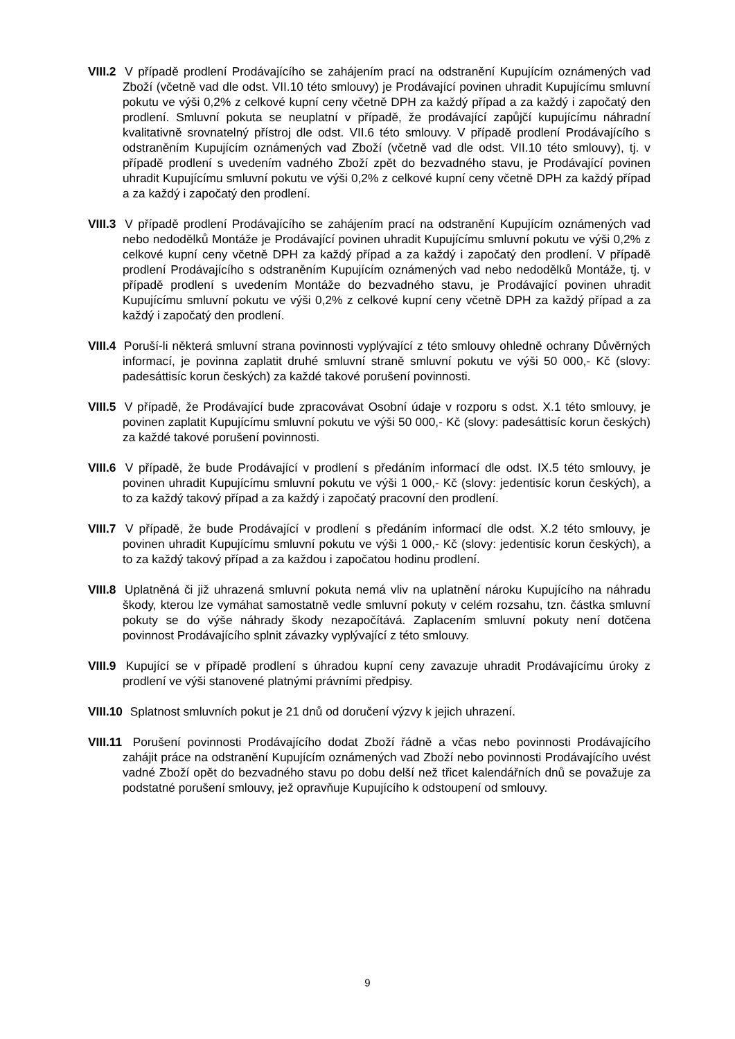VIII.2 V případě prodlení Prodávajícího se zahájením prací na odstranění Kupujícím oznámených vad Zboží (včetně vad dle odst. VII.10 této smlouvy) je Prodávající povinen uhradit Kupujícímu smluvní pokutu ve výši 0,2% z celkové kupní ceny včetně DPH za každý případ a za každý i započatý den prodlení. Smluvní pokuta se neuplatní v případě, že prodávající zapůjčí kupujícímu náhradní kvalitativně srovnatelný přístroj dle odst. VII.6 této smlouvy. V případě prodlení Prodávajícího s odstraněním Kupujícím oznámených vad Zboží (včetně vad dle odst. VII.10 této smlouvy), tj. v případě prodlení s uvedením vadného Zboží zpět do bezvadného stavu, je Prodávající povinen uhradit Kupujícímu smluvní pokutu ve výši 0,2% z celkové kupní ceny včetně DPH za každý případ a za každý i započatý den prodlení.
VIII.3 V případě prodlení Prodávajícího se zahájením prací na odstranění Kupujícím oznámených vad nebo nedodělků Montáže je Prodávající povinen uhradit Kupujícímu smluvní pokutu ve výši 0,2% z celkové kupní ceny včetně DPH za každý případ a za každý i započatý den prodlení. V případě prodlení Prodávajícího s odstraněním Kupujícím oznámených vad nebo nedodělků Montáže, tj. v případě prodlení s uvedením Montáže do bezvadného stavu, je Prodávající povinen uhradit Kupujícímu smluvní pokutu ve výši 0,2% z celkové kupní ceny včetně DPH za každý případ a za každý i započatý den prodlení.
VIII.4 Poruší-li některá smluvní strana povinnosti vyplývající z této smlouvy ohledně ochrany Důvěrných informací, je povinna zaplatit druhé smluvní straně smluvní pokutu ve výši 50 000,- Kč (slovy: padesáttisíc korun českých) za každé takové porušení povinnosti.
VIII.5 V případě, že Prodávající bude zpracovávat Osobní údaje v rozporu s odst. X.1 této smlouvy, je povinen zaplatit Kupujícímu smluvní pokutu ve výši 50 000,- Kč (slovy: padesáttisíc korun českých) za každé takové porušení povinnosti.
VIII.6 V případě, že bude Prodávající v prodlení s předáním informací dle odst. IX.5 této smlouvy, je povinen uhradit Kupujícímu smluvní pokutu ve výši 1 000,- Kč (slovy: jedentisíc korun českých), a to za každý takový případ a za každý i započatý pracovní den prodlení.
VIII.7 V případě, že bude Prodávající v prodlení s předáním informací dle odst. X.2 této smlouvy, je povinen uhradit Kupujícímu smluvní pokutu ve výši 1 000,- Kč (slovy: jedentisíc korun českých), a to za každý takový případ a za každou i započatou hodinu prodlení.
VIII.8 Uplatněná či již uhrazená smluvní pokuta nemá vliv na uplatnění nároku Kupujícího na náhradu škody, kterou lze vymáhat samostatně vedle smluvní pokuty v celém rozsahu, tzn. částka smluvní pokuty se do výše náhrady škody nezapočítává. Zaplacením smluvní pokuty není dotčena povinnost Prodávajícího splnit závazky vyplývající z této smlouvy.
VIII.9 Kupující se v případě prodlení s úhradou kupní ceny zavazuje uhradit Prodávajícímu úroky z prodlení ve výši stanovené platnými právními předpisy.
VIII.10 Splatnost smluvních pokut je 21 dnů od doručení výzvy k jejich uhrazení.
VIII.11 Porušení povinnosti Prodávajícího dodat Zboží řádně a včas nebo povinnosti Prodávajícího zahájit práce na odstranění Kupujícím oznámených vad Zboží nebo povinnosti Prodávajícího uvést vadné Zboží opět do bezvadného stavu po dobu delší než třicet kalendářních dnů se považuje za podstatné porušení smlouvy, jež opravňuje Kupujícího k odstoupení od smlouvy.
9